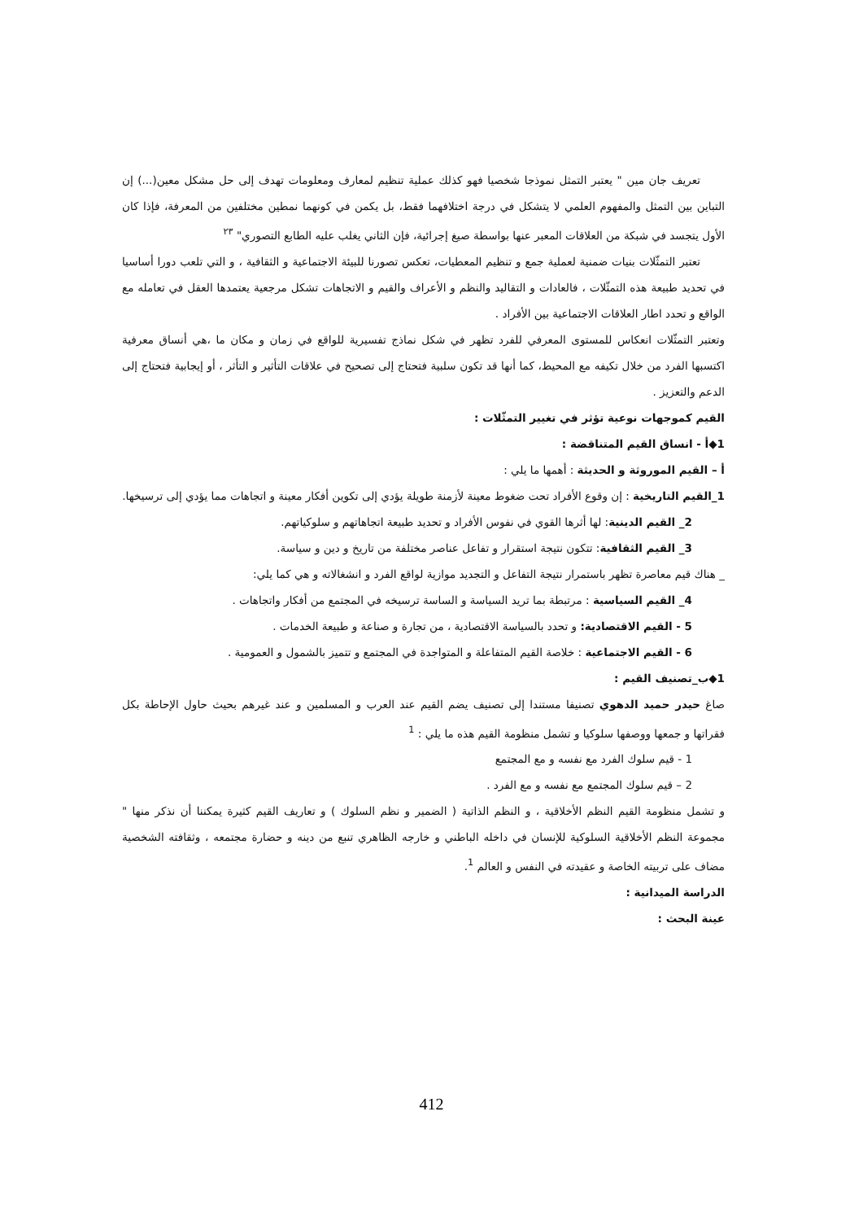تعريف جان مين " يعتبر التمثل نموذجا شخصيا فهو كذلك عملية تنظيم لمعارف ومعلومات تهدف إلى حل مشكل معين(...) إن التباين بين التمثل والمفهوم العلمي لا يتشكل في درجة اختلافهما فقط، بل يكمن في كونهما نمطين مختلفين من المعرفة، فإذا كان الأول يتجسد في شبكة من العلاقات المعبر عنها بواسطة صيغ إجرائية، فإن الثاني يغلب عليه الطابع التصوري" <sup>٢٣</sup>
تعتبر التمثّلات بنيات ضمنية لعملية جمع و تنظيم المعطيات، تعكس تصورنا للبيئة الاجتماعية و الثقافية ، و التي تلعب دورا أساسيا في تحديد طبيعة هذه التمثّلات ، فالعادات و التقاليد والنظم و الأعراف والقيم و الاتجاهات تشكل مرجعية يعتمدها العقل في تعامله مع الواقع و تحدد اطار العلاقات الاجتماعية بين الأفراد .
وتعتبر التمثّلات انعكاس للمستوى المعرفي للفرد تظهر في شكل نماذج تفسيرية للواقع في زمان و مكان ما ،هي أنساق معرفية اكتسبها الفرد من خلال تكيفه مع المحيط، كما أنها قد تكون سلبية فتحتاج إلى تصحيح في علاقات التأثير و التأثر ، أو إيجابية فتحتاج إلى الدعم والتعزيز .
القيم كموجهات نوعية تؤثر في تغيير التمثّلات :
1◆أ - انساق القيم المتناقضة :
أ – القيم الموروثة و الحديثة : أهمها ما يلي :
1_القيم التاريخية : إن وقوع الأفراد تحت ضغوط معينة لأزمنة طويلة يؤدي إلى تكوين أفكار معينة و اتجاهات مما يؤدي إلى ترسيخها.
2_ القيم الدينية: لها أثرها القوي في نفوس الأفراد و تحديد طبيعة اتجاهاتهم و سلوكياتهم.
3_ القيم الثقافية: تتكون نتيجة استقرار و تفاعل عناصر مختلفة من تاريخ و دين و سياسة.
_ هناك قيم معاصرة تظهر باستمرار نتيجة التفاعل و التجديد موازية لواقع الفرد و انشغالاته و هي كما يلي:
4_ القيم السياسية : مرتبطة بما تريد السياسة و الساسة ترسيخه في المجتمع من أفكار واتجاهات .
5 - القيم الاقتصادية: و تحدد بالسياسة الاقتصادية ، من تجارة و صناعة و طبيعة الخدمات .
6 - القيم الاجتماعية : خلاصة القيم المتفاعلة و المتواجدة في المجتمع و تتميز بالشمول و العمومية .
1◆ب_تصنيف القيم :
صاغ حيدر حميد الدهوي تصنيفا مستندا إلى تصنيف يضم القيم عند العرب و المسلمين و عند غيرهم بحيث حاول الإحاطة بكل فقراتها و جمعها ووصفها سلوكيا و تشمل منظومة القيم هذه ما يلي : <sup>1</sup>
1 - قيم سلوك الفرد مع نفسه و مع المجتمع
2 – قيم سلوك المجتمع مع نفسه و مع الفرد .
و تشمل منظومة القيم النظم الأخلاقية ، و النظم الذاتية ( الضمير و نظم السلوك ) و تعاريف القيم كثيرة يمكننا أن نذكر منها " مجموعة النظم الأخلاقية السلوكية للإنسان في داخله الباطني و خارجه الظاهري تنبع من دينه و حضارة مجتمعه ، وثقافته الشخصية مضاف على تربيته الخاصة و عقيدته في النفس و العالم <sup>1</sup>.
الدراسة الميدانية :
عينة البحث :
412